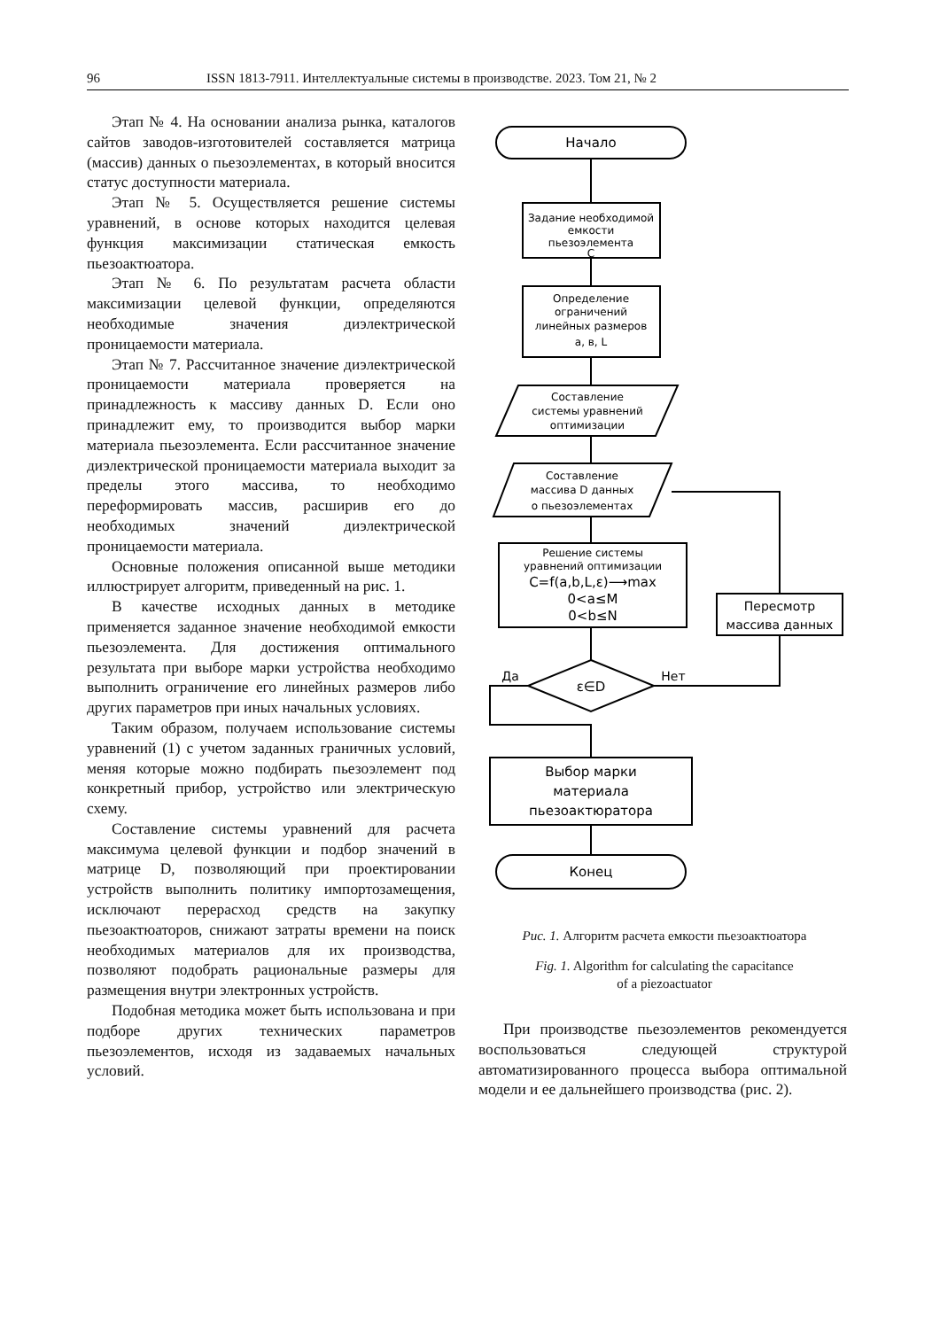96 ISSN 1813-7911. Интеллектуальные системы в производстве. 2023. Том 21, № 2
Этап № 4. На основании анализа рынка, каталогов сайтов заводов-изготовителей составляется матрица (массив) данных о пьезоэлементах, в который вносится статус доступности материала.
Этап № 5. Осуществляется решение системы уравнений, в основе которых находится целевая функция максимизации статическая емкость пьезоактюатора.
Этап № 6. По результатам расчета области максимизации целевой функции, определяются необходимые значения диэлектрической проницаемости материала.
Этап № 7. Рассчитанное значение диэлектрической проницаемости материала проверяется на принадлежность к массиву данных D. Если оно принадлежит ему, то производится выбор марки материала пьезоэлемента. Если рассчитанное значение диэлектрической проницаемости материала выходит за пределы этого массива, то необходимо переформировать массив, расширив его до необходимых значений диэлектрической проницаемости материала.
Основные положения описанной выше методики иллюстрирует алгоритм, приведенный на рис. 1.
В качестве исходных данных в методике применяется заданное значение необходимой емкости пьезоэлемента. Для достижения оптимального результата при выборе марки устройства необходимо выполнить ограничение его линейных размеров либо других параметров при иных начальных условиях.
Таким образом, получаем использование системы уравнений (1) с учетом заданных граничных условий, меняя которые можно подбирать пьезоэлемент под конкретный прибор, устройство или электрическую схему.
Составление системы уравнений для расчета максимума целевой функции и подбор значений в матрице D, позволяющий при проектировании устройств выполнить политику импортозамещения, исключают перерасход средств на закупку пьезоактюаторов, снижают затраты времени на поиск необходимых материалов для их производства, позволяют подобрать рациональные размеры для размещения внутри электронных устройств.
Подобная методика может быть использована и при подборе других технических параметров пьезоэлементов, исходя из задаваемых начальных условий.
Начало
Задание необходимой
емкости
пьезоэлемента
C
Определение
ограничений
линейных размеров
a, в, L
Составление
системы уравнений
оптимизации
Составление
массива D данных
о пьезоэлементах
Решение системы
уравнений оптимизации
C=f(a,b,L,ε)⟶max
0<a≤M
0<b≤N
Пересмотр
массива данных
ε∈D
Нет
Да
Выбор марки
материала
пьезоактюратора
Конец
Рис. 1. Алгоритм расчета емкости пьезоактюатора
Fig. 1. Algorithm for calculating the capacitance
of a piezoactuator
При производстве пьезоэлементов рекомендуется воспользоваться следующей структурой автоматизированного процесса выбора оптимальной модели и ее дальнейшего производства (рис. 2).